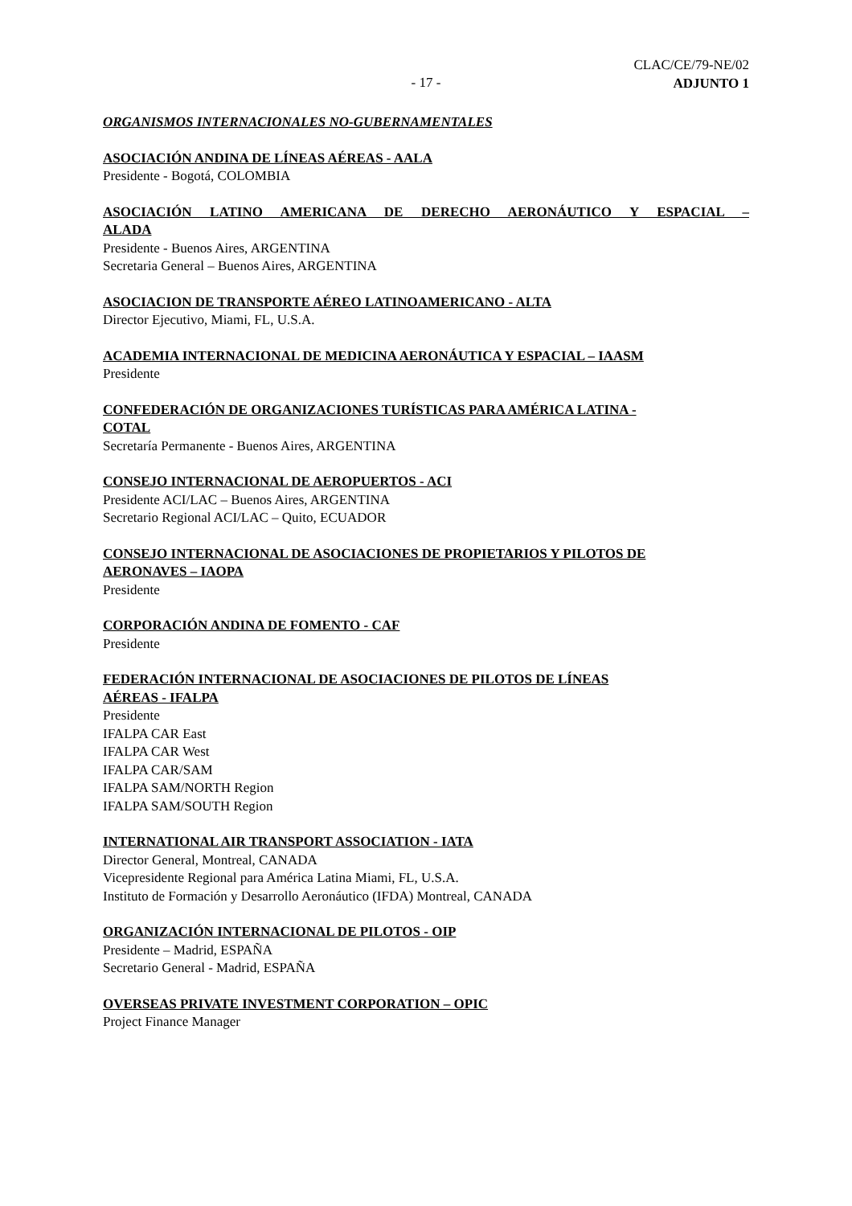- 17 -
CLAC/CE/79-NE/02
ADJUNTO 1
ORGANISMOS INTERNACIONALES NO-GUBERNAMENTALES
ASOCIACIÓN ANDINA DE LÍNEAS AÉREAS - AALA
Presidente - Bogotá, COLOMBIA
ASOCIACIÓN LATINO AMERICANA DE DERECHO AERONÁUTICO Y ESPACIAL –
ALADA
Presidente - Buenos Aires, ARGENTINA
Secretaria General – Buenos Aires, ARGENTINA
ASOCIACION DE TRANSPORTE AÉREO LATINOAMERICANO - ALTA
Director Ejecutivo, Miami, FL, U.S.A.
ACADEMIA INTERNACIONAL DE MEDICINA AERONÁUTICA Y ESPACIAL – IAASM
Presidente
CONFEDERACIÓN DE ORGANIZACIONES TURÍSTICAS PARA AMÉRICA LATINA -
COTAL
Secretaría Permanente - Buenos Aires, ARGENTINA
CONSEJO INTERNACIONAL DE AEROPUERTOS - ACI
Presidente ACI/LAC – Buenos Aires, ARGENTINA
Secretario Regional ACI/LAC – Quito, ECUADOR
CONSEJO INTERNACIONAL DE ASOCIACIONES DE PROPIETARIOS Y PILOTOS DE
AERONAVES – IAOPA
Presidente
CORPORACIÓN ANDINA DE FOMENTO - CAF
Presidente
FEDERACIÓN INTERNACIONAL DE ASOCIACIONES DE PILOTOS DE LÍNEAS
AÉREAS - IFALPA
Presidente
IFALPA CAR East
IFALPA CAR West
IFALPA CAR/SAM
IFALPA SAM/NORTH Region
IFALPA SAM/SOUTH Region
INTERNATIONAL AIR TRANSPORT ASSOCIATION - IATA
Director General, Montreal, CANADA
Vicepresidente Regional para América Latina Miami, FL, U.S.A.
Instituto de Formación y Desarrollo Aeronáutico (IFDA) Montreal, CANADA
ORGANIZACIÓN INTERNACIONAL DE PILOTOS - OIP
Presidente – Madrid, ESPAÑA
Secretario General - Madrid, ESPAÑA
OVERSEAS PRIVATE INVESTMENT CORPORATION – OPIC
Project Finance Manager